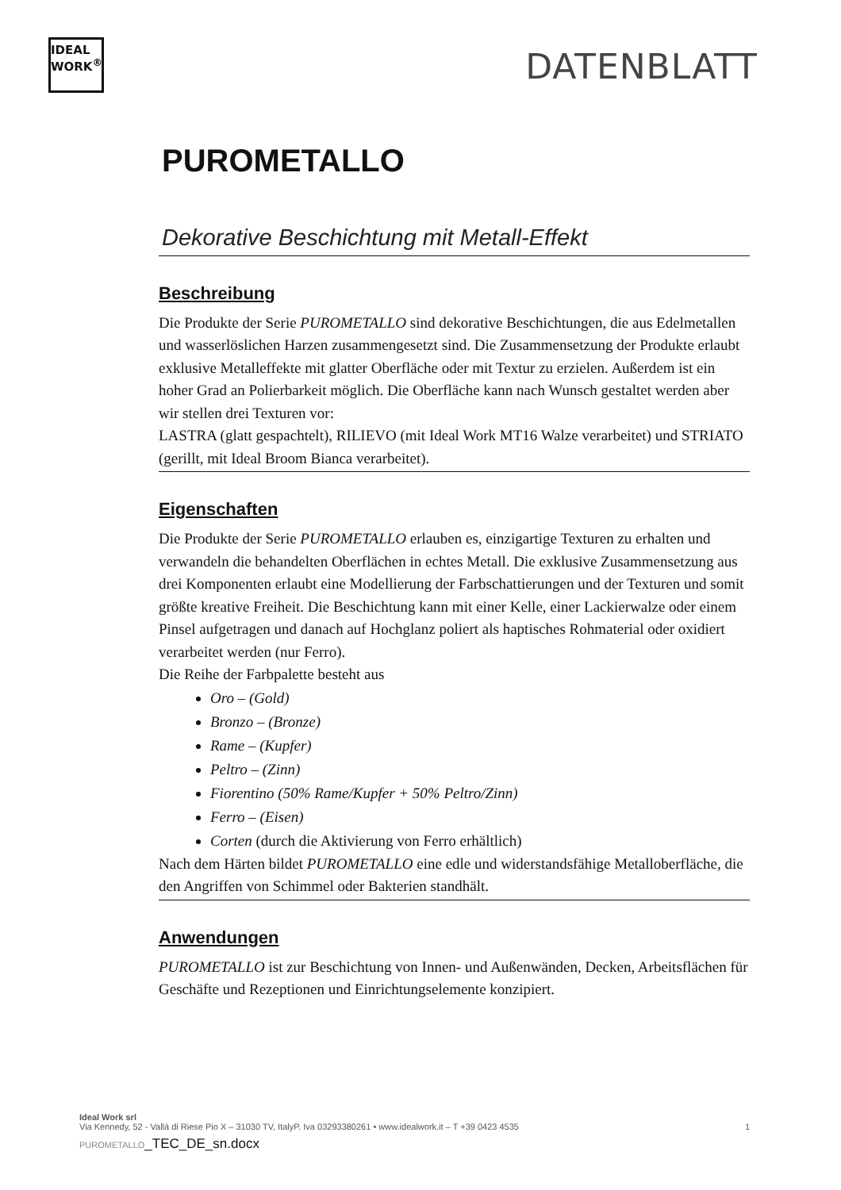IDEAL
WORK<sup>®</sup>
DATENBLATT
PUROMETALLO
Dekorative Beschichtung mit Metall-Effekt
Beschreibung
Die Produkte der Serie PUROMETALLO sind dekorative Beschichtungen, die aus Edelmetallen und wasserlöslichen Harzen zusammengesetzt sind. Die Zusammensetzung der Produkte erlaubt exklusive Metalleffekte mit glatter Oberfläche oder mit Textur zu erzielen. Außerdem ist ein hoher Grad an Polierbarkeit möglich. Die Oberfläche kann nach Wunsch gestaltet werden aber wir stellen drei Texturen vor:
LASTRA (glatt gespachtelt), RILIEVO (mit Ideal Work MT16 Walze verarbeitet) und STRIATO (gerillt, mit Ideal Broom Bianca verarbeitet).
Eigenschaften
Die Produkte der Serie PUROMETALLO erlauben es, einzigartige Texturen zu erhalten und verwandeln die behandelten Oberflächen in echtes Metall. Die exklusive Zusammensetzung aus drei Komponenten erlaubt eine Modellierung der Farbschattierungen und der Texturen und somit größte kreative Freiheit. Die Beschichtung kann mit einer Kelle, einer Lackierwalze oder einem Pinsel aufgetragen und danach auf Hochglanz poliert als haptisches Rohmaterial oder oxidiert verarbeitet werden (nur Ferro).
Die Reihe der Farbpalette besteht aus
Oro – (Gold)
Bronzo – (Bronze)
Rame – (Kupfer)
Peltro – (Zinn)
Fiorentino (50% Rame/Kupfer + 50% Peltro/Zinn)
Ferro – (Eisen)
Corten (durch die Aktivierung von Ferro erhältlich)
Nach dem Härten bildet PUROMETALLO eine edle und widerstandsfähige Metalloberfläche, die den Angriffen von Schimmel oder Bakterien standhält.
Anwendungen
PUROMETALLO ist zur Beschichtung von Innen- und Außenwänden, Decken, Arbeitsflächen für Geschäfte und Rezeptionen und Einrichtungselemente konzipiert.
Ideal Work srl
Via Kennedy, 52 - Vallà di Riese Pio X – 31030 TV, ItalyP. Iva 03293380261 • www.idealwork.it – T +39 0423 4535 1
PUROMETALLO_TEC_DE_sn.docx